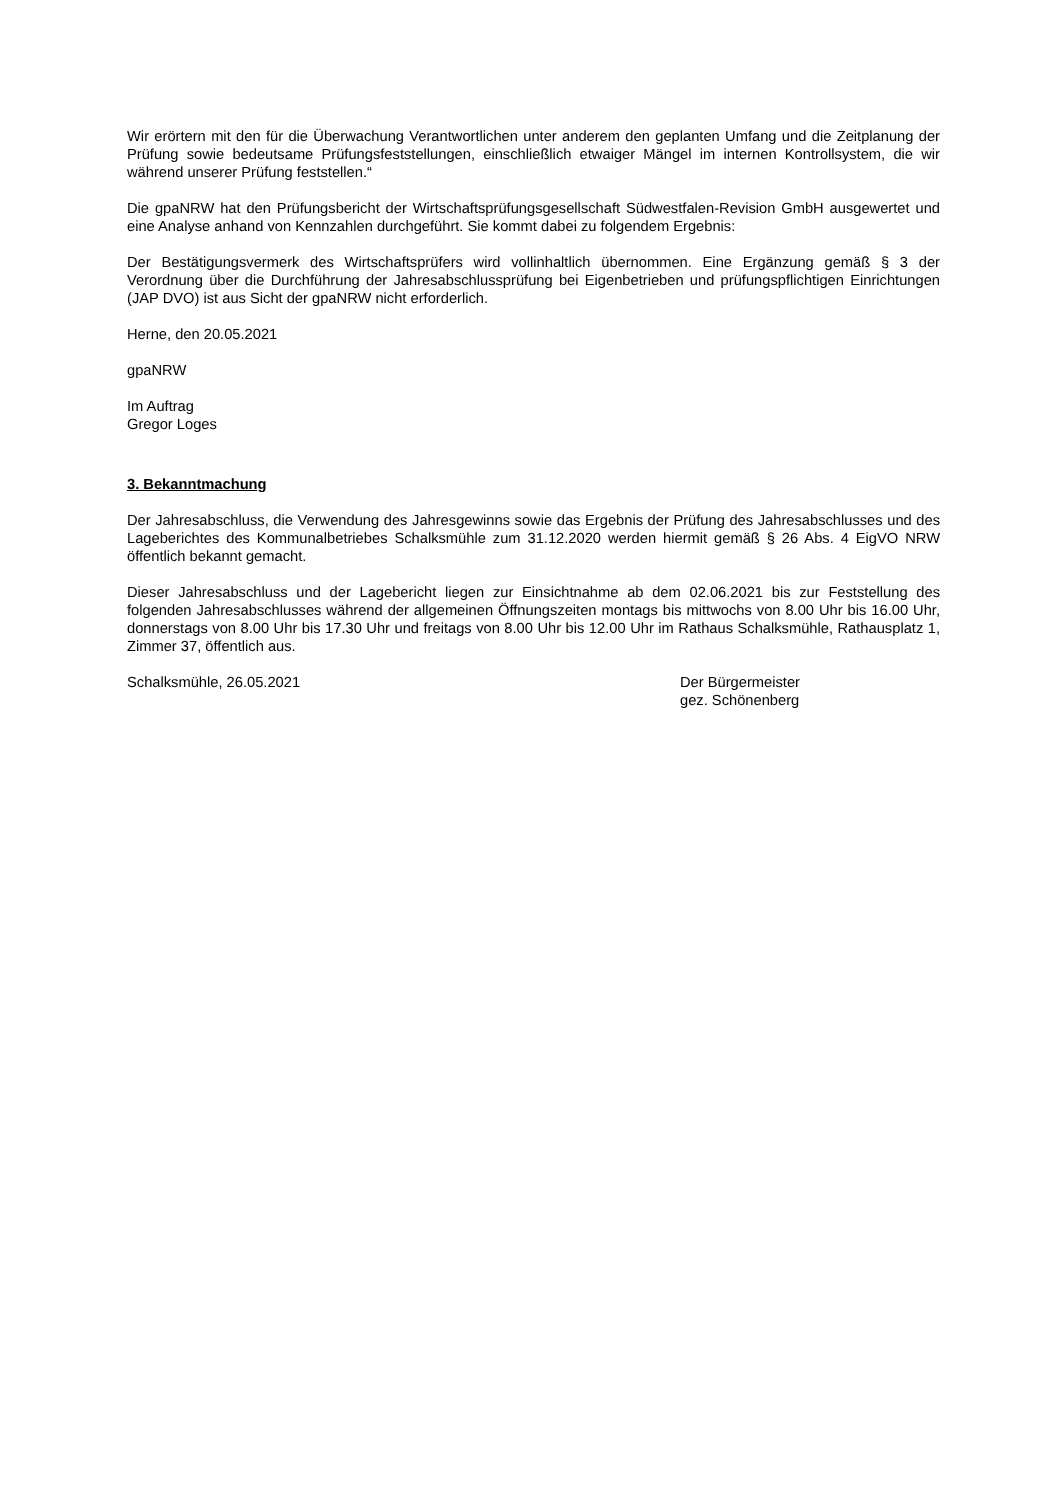Wir erörtern mit den für die Überwachung Verantwortlichen unter anderem den geplanten Umfang und die Zeitplanung der Prüfung sowie bedeutsame Prüfungsfeststellungen, einschließlich etwaiger Mängel im internen Kontrollsystem, die wir während unserer Prüfung feststellen.“
Die gpaNRW hat den Prüfungsbericht der Wirtschaftsprüfungsgesellschaft Südwestfalen-Revision GmbH ausgewertet und eine Analyse anhand von Kennzahlen durchgeführt. Sie kommt dabei zu folgendem Ergebnis:
Der Bestätigungsvermerk des Wirtschaftsprüfers wird vollinhaltlich übernommen. Eine Ergänzung gemäß § 3 der Verordnung über die Durchführung der Jahresabschlussprüfung bei Eigenbetrieben und prüfungspflichtigen Einrichtungen (JAP DVO) ist aus Sicht der gpaNRW nicht erforderlich.
Herne, den 20.05.2021
gpaNRW
Im Auftrag
Gregor Loges
3. Bekanntmachung
Der Jahresabschluss, die Verwendung des Jahresgewinns sowie das Ergebnis der Prüfung des Jahresabschlusses und des Lageberichtes des Kommunalbetriebes Schalksmühle zum 31.12.2020 werden hiermit gemäß § 26 Abs. 4 EigVO NRW öffentlich bekannt gemacht.
Dieser Jahresabschluss und der Lagebericht liegen zur Einsichtnahme ab dem 02.06.2021 bis zur Feststellung des folgenden Jahresabschlusses während der allgemeinen Öffnungszeiten montags bis mittwochs von 8.00 Uhr bis 16.00 Uhr, donnerstags von 8.00 Uhr bis 17.30 Uhr und freitags von 8.00 Uhr bis 12.00 Uhr im Rathaus Schalksmühle, Rathausplatz 1, Zimmer 37, öffentlich aus.
Schalksmühle, 26.05.2021 Der Bürgermeister
gez. Schönenberg